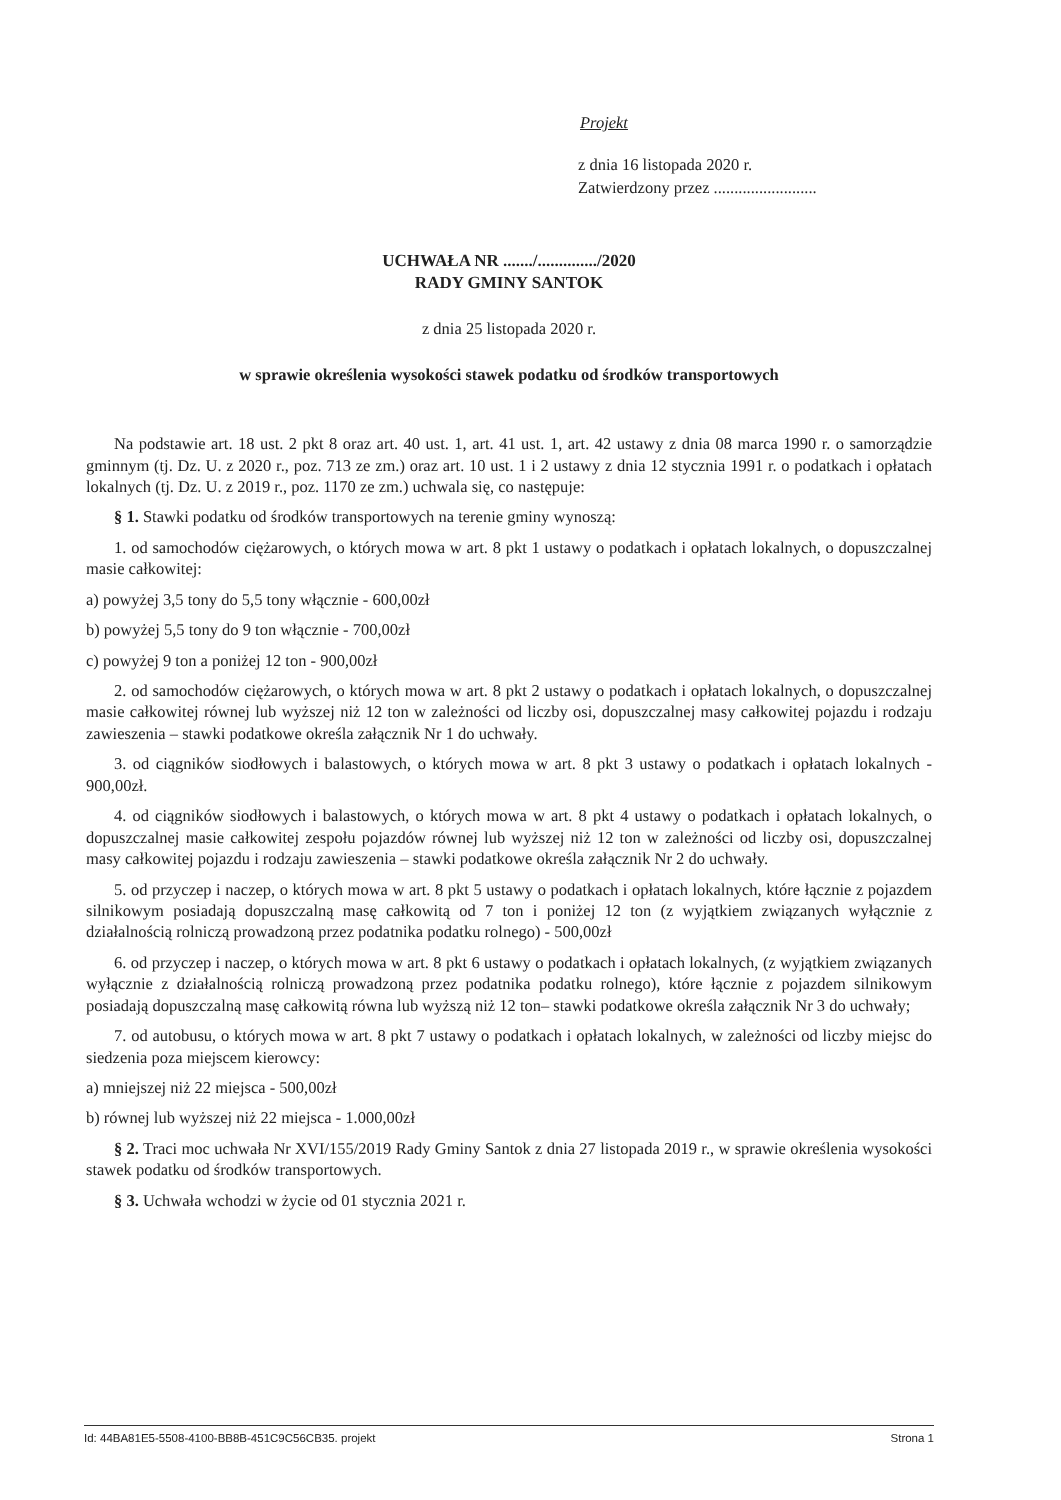Projekt
z dnia 16 listopada 2020 r.
Zatwierdzony przez .........................
UCHWAŁA NR ......./............../2020
RADY GMINY SANTOK
z dnia 25 listopada 2020 r.
w sprawie określenia wysokości stawek podatku od środków transportowych
Na podstawie art. 18 ust. 2 pkt 8 oraz art. 40 ust. 1, art. 41 ust. 1, art. 42 ustawy z dnia 08 marca 1990 r. o samorządzie gminnym (tj. Dz. U. z 2020 r., poz. 713 ze zm.) oraz art. 10 ust. 1 i 2 ustawy z dnia 12 stycznia 1991 r. o podatkach i opłatach lokalnych (tj. Dz. U. z 2019 r., poz. 1170 ze zm.) uchwala się, co następuje:
§ 1. Stawki podatku od środków transportowych na terenie gminy wynoszą:
1. od samochodów ciężarowych, o których mowa w art. 8 pkt 1 ustawy o podatkach i opłatach lokalnych, o dopuszczalnej masie całkowitej:
a) powyżej 3,5 tony do 5,5 tony włącznie - 600,00zł
b) powyżej 5,5 tony do 9 ton włącznie - 700,00zł
c) powyżej 9 ton a poniżej 12 ton - 900,00zł
2. od samochodów ciężarowych, o których mowa w art. 8 pkt 2 ustawy o podatkach i opłatach lokalnych, o dopuszczalnej masie całkowitej równej lub wyższej niż 12 ton w zależności od liczby osi, dopuszczalnej masy całkowitej pojazdu i rodzaju zawieszenia – stawki podatkowe określa załącznik Nr 1 do uchwały.
3. od ciągników siodłowych i balastowych, o których mowa w art. 8 pkt 3 ustawy o podatkach i opłatach lokalnych - 900,00zł.
4. od ciągników siodłowych i balastowych, o których mowa w art. 8 pkt 4 ustawy o podatkach i opłatach lokalnych, o dopuszczalnej masie całkowitej zespołu pojazdów równej lub wyższej niż 12 ton w zależności od liczby osi, dopuszczalnej masy całkowitej pojazdu i rodzaju zawieszenia – stawki podatkowe określa załącznik Nr 2 do uchwały.
5. od przyczep i naczep, o których mowa w art. 8 pkt 5 ustawy o podatkach i opłatach lokalnych, które łącznie z pojazdem silnikowym posiadają dopuszczalną masę całkowitą od 7 ton i poniżej 12 ton (z wyjątkiem związanych wyłącznie z działalnością rolniczą prowadzoną przez podatnika podatku rolnego) - 500,00zł
6. od przyczep i naczep, o których mowa w art. 8 pkt 6 ustawy o podatkach i opłatach lokalnych, (z wyjątkiem związanych wyłącznie z działalnością rolniczą prowadzoną przez podatnika podatku rolnego), które łącznie z pojazdem silnikowym posiadają dopuszczalną masę całkowitą równa lub wyższą niż 12 ton– stawki podatkowe określa załącznik Nr 3 do uchwały;
7. od autobusu, o których mowa w art. 8 pkt 7 ustawy o podatkach i opłatach lokalnych, w zależności od liczby miejsc do siedzenia poza miejscem kierowcy:
a) mniejszej niż 22 miejsca - 500,00zł
b) równej lub wyższej niż 22 miejsca - 1.000,00zł
§ 2. Traci moc uchwała Nr XVI/155/2019 Rady Gminy Santok z dnia 27 listopada 2019 r., w sprawie określenia wysokości stawek podatku od środków transportowych.
§ 3. Uchwała wchodzi w życie od 01 stycznia 2021 r.
Id: 44BA81E5-5508-4100-BB8B-451C9C56CB35. projekt Strona 1